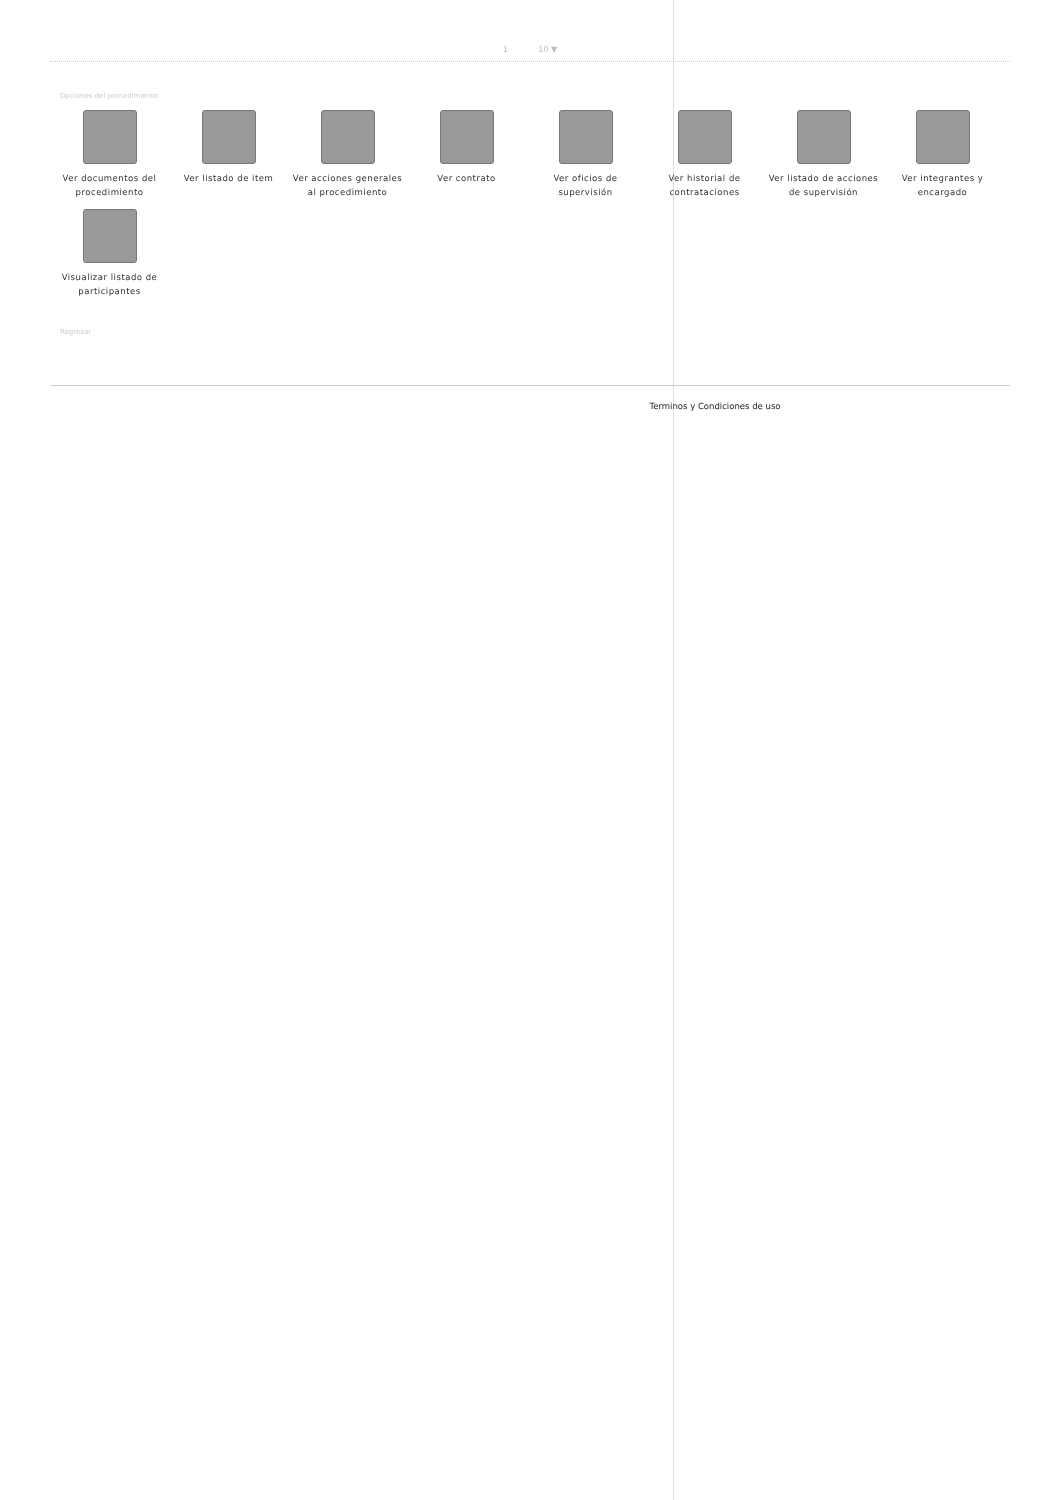1 10 ▼
Opciones del procedimiento
Ver documentos del procedimiento
Ver listado de item
Ver acciones generales al procedimiento
Ver contrato
Ver oficios de supervisión
Ver historial de contrataciones
Ver listado de acciones de supervisión
Ver integrantes y encargado
Visualizar listado de participantes
Regresar
Terminos y Condiciones de uso